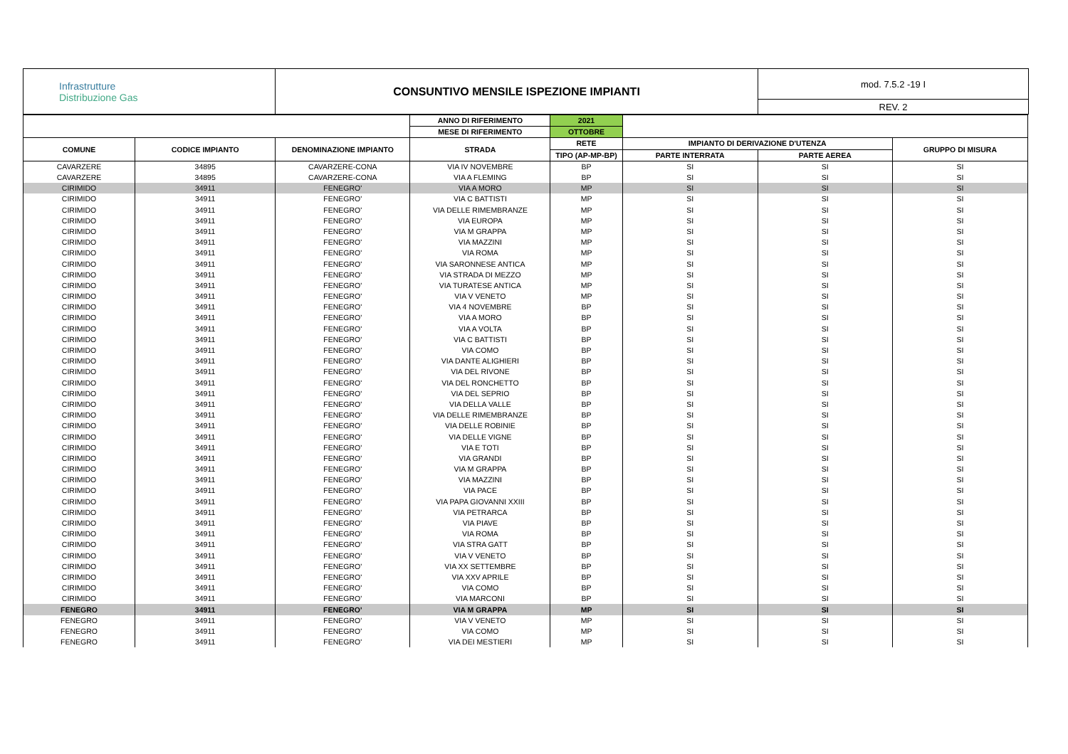| Infrastrutture Distribuzione Gas | CONSUNTIVO MENSILE ISPEZIONE IMPIANTI | mod. 7.5.2 -19 I |
| | | REV. 2 |
| | | | ANNO DI RIFERIMENTO | 2021 | | | |
| --- | --- | --- | --- | --- | --- | --- | --- |
| | | | MESE DI RIFERIMENTO | OTTOBRE | | | |
| COMUNE | CODICE IMPIANTO | DENOMINAZIONE IMPIANTO | STRADA | RETE | IMPIANTO DI DERIVAZIONE D'UTENZA | | GRUPPO DI MISURA |
| | | | | TIPO (AP-MP-BP) | PARTE INTERRATA | PARTE AEREA | |
| CAVARZERE | 34895 | CAVARZERE-CONA | VIA IV NOVEMBRE | BP | SI | SI | SI |
| CAVARZERE | 34895 | CAVARZERE-CONA | VIA A FLEMING | BP | SI | SI | SI |
| CIRIMIDO | 34911 | FENEGRO' | VIA A MORO | MP | SI | SI | SI |
| CIRIMIDO | 34911 | FENEGRO' | VIA C BATTISTI | MP | SI | SI | SI |
| CIRIMIDO | 34911 | FENEGRO' | VIA DELLE RIMEMBRANZE | MP | SI | SI | SI |
| CIRIMIDO | 34911 | FENEGRO' | VIA EUROPA | MP | SI | SI | SI |
| CIRIMIDO | 34911 | FENEGRO' | VIA M GRAPPA | MP | SI | SI | SI |
| CIRIMIDO | 34911 | FENEGRO' | VIA MAZZINI | MP | SI | SI | SI |
| CIRIMIDO | 34911 | FENEGRO' | VIA ROMA | MP | SI | SI | SI |
| CIRIMIDO | 34911 | FENEGRO' | VIA SARONNESE ANTICA | MP | SI | SI | SI |
| CIRIMIDO | 34911 | FENEGRO' | VIA STRADA DI MEZZO | MP | SI | SI | SI |
| CIRIMIDO | 34911 | FENEGRO' | VIA TURATESE ANTICA | MP | SI | SI | SI |
| CIRIMIDO | 34911 | FENEGRO' | VIA V VENETO | MP | SI | SI | SI |
| CIRIMIDO | 34911 | FENEGRO' | VIA 4 NOVEMBRE | BP | SI | SI | SI |
| CIRIMIDO | 34911 | FENEGRO' | VIA A MORO | BP | SI | SI | SI |
| CIRIMIDO | 34911 | FENEGRO' | VIA A VOLTA | BP | SI | SI | SI |
| CIRIMIDO | 34911 | FENEGRO' | VIA C BATTISTI | BP | SI | SI | SI |
| CIRIMIDO | 34911 | FENEGRO' | VIA COMO | BP | SI | SI | SI |
| CIRIMIDO | 34911 | FENEGRO' | VIA DANTE ALIGHIERI | BP | SI | SI | SI |
| CIRIMIDO | 34911 | FENEGRO' | VIA DEL RIVONE | BP | SI | SI | SI |
| CIRIMIDO | 34911 | FENEGRO' | VIA DEL RONCHETTO | BP | SI | SI | SI |
| CIRIMIDO | 34911 | FENEGRO' | VIA DEL SEPRIO | BP | SI | SI | SI |
| CIRIMIDO | 34911 | FENEGRO' | VIA DELLA VALLE | BP | SI | SI | SI |
| CIRIMIDO | 34911 | FENEGRO' | VIA DELLE RIMEMBRANZE | BP | SI | SI | SI |
| CIRIMIDO | 34911 | FENEGRO' | VIA DELLE ROBINIE | BP | SI | SI | SI |
| CIRIMIDO | 34911 | FENEGRO' | VIA DELLE VIGNE | BP | SI | SI | SI |
| CIRIMIDO | 34911 | FENEGRO' | VIA E TOTI | BP | SI | SI | SI |
| CIRIMIDO | 34911 | FENEGRO' | VIA GRANDI | BP | SI | SI | SI |
| CIRIMIDO | 34911 | FENEGRO' | VIA M GRAPPA | BP | SI | SI | SI |
| CIRIMIDO | 34911 | FENEGRO' | VIA MAZZINI | BP | SI | SI | SI |
| CIRIMIDO | 34911 | FENEGRO' | VIA PACE | BP | SI | SI | SI |
| CIRIMIDO | 34911 | FENEGRO' | VIA PAPA GIOVANNI XXIII | BP | SI | SI | SI |
| CIRIMIDO | 34911 | FENEGRO' | VIA PETRARCA | BP | SI | SI | SI |
| CIRIMIDO | 34911 | FENEGRO' | VIA PIAVE | BP | SI | SI | SI |
| CIRIMIDO | 34911 | FENEGRO' | VIA ROMA | BP | SI | SI | SI |
| CIRIMIDO | 34911 | FENEGRO' | VIA STRA GATT | BP | SI | SI | SI |
| CIRIMIDO | 34911 | FENEGRO' | VIA V VENETO | BP | SI | SI | SI |
| CIRIMIDO | 34911 | FENEGRO' | VIA XX SETTEMBRE | BP | SI | SI | SI |
| CIRIMIDO | 34911 | FENEGRO' | VIA XXV APRILE | BP | SI | SI | SI |
| CIRIMIDO | 34911 | FENEGRO' | VIA COMO | BP | SI | SI | SI |
| CIRIMIDO | 34911 | FENEGRO' | VIA MARCONI | BP | SI | SI | SI |
| FENEGRO | 34911 | FENEGRO' | VIA M GRAPPA | MP | SI | SI | SI |
| FENEGRO | 34911 | FENEGRO' | VIA V VENETO | MP | SI | SI | SI |
| FENEGRO | 34911 | FENEGRO' | VIA COMO | MP | SI | SI | SI |
| FENEGRO | 34911 | FENEGRO' | VIA DEI MESTIERI | MP | SI | SI | SI |